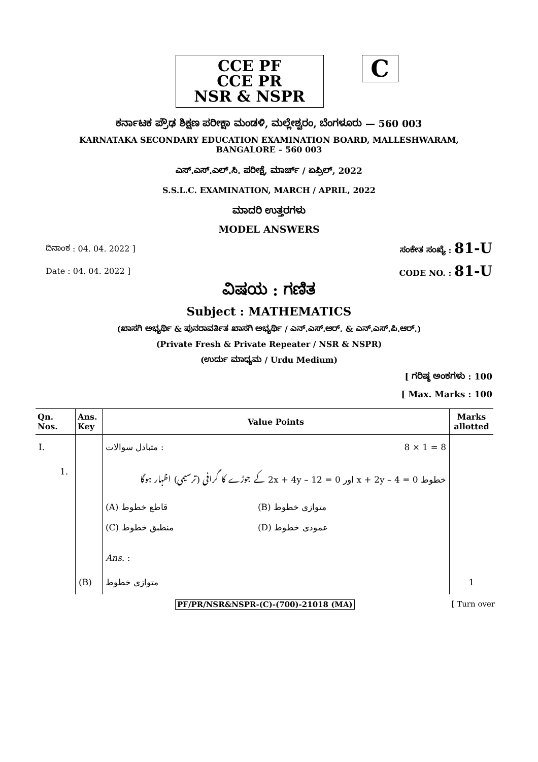CCE PF
CCE PR
NSR & NSPR
C
ಕರ್ನಾಟಕ ಪ್ರೌಢ ಶಿಕ್ಷಣ ಪರೀಕ್ಷಾ ಮಂಡಳಿ, ಮಲ್ಲೇಶ್ವರಂ, ಬೆಂಗಳೂರು — 560 003
KARNATAKA SECONDARY EDUCATION EXAMINATION BOARD, MALLESHWARAM,
BANGALORE – 560 003
ಎಸ್.ಎಸ್.ಎಲ್.ಸಿ. ಪರೀಕ್ಷೆ, ಮಾರ್ಚ್ / ಏಪ್ರಿಲ್, 2022
S.S.L.C. EXAMINATION, MARCH / APRIL, 2022
ಮಾದರಿ ಉತ್ತರಗಳು
MODEL ANSWERS
ದಿನಾಂಕ : 04. 04. 2022 ] ಸಂಕೇತ ಸಂಖ್ಯೆ : 81-U
Date : 04. 04. 2022 ] CODE NO. : 81-U
ವಿಷಯ : ಗಣಿತ
Subject : MATHEMATICS
(ಖಾಸಗಿ ಅಭ್ಯರ್ಥಿ & ಪುನರಾವರ್ತಿತ ಖಾಸಗಿ ಅಭ್ಯರ್ಥಿ / ಎನ್.ಎಸ್.ಆರ್. & ಎನ್.ಎಸ್.ಪಿ.ಆರ್.)
(Private Fresh & Private Repeater / NSR & NSPR)
(ಉರ್ದು ಮಾಧ್ಯಮ / Urdu Medium)
[ ಗರಿಷ್ಠ ಅಂಕಗಳು : 100
[ Max. Marks : 100
| Qn. Nos. | Ans. Key | Value Points | Marks allotted |
| --- | --- | --- | --- |
| I. | | : متبادل سوالات 8 × 1 = 8 | |
| 1. | | خطوط x + 2y – 4 = 0 اور 2x + 4y – 12 = 0 کے جوڑے کا گرافی (ترسیمی) اظہار ہوگا | |
| | | (A) قاطع خطوط (B) متوازی خطوط (C) منطبق خطوط (D) عمودی خطوط Ans. : | |
| | (B) | متوازی خطوط | 1 |
PF/PR/NSR&NSPR-(C)-(700)-21018 (MA) [ Turn over